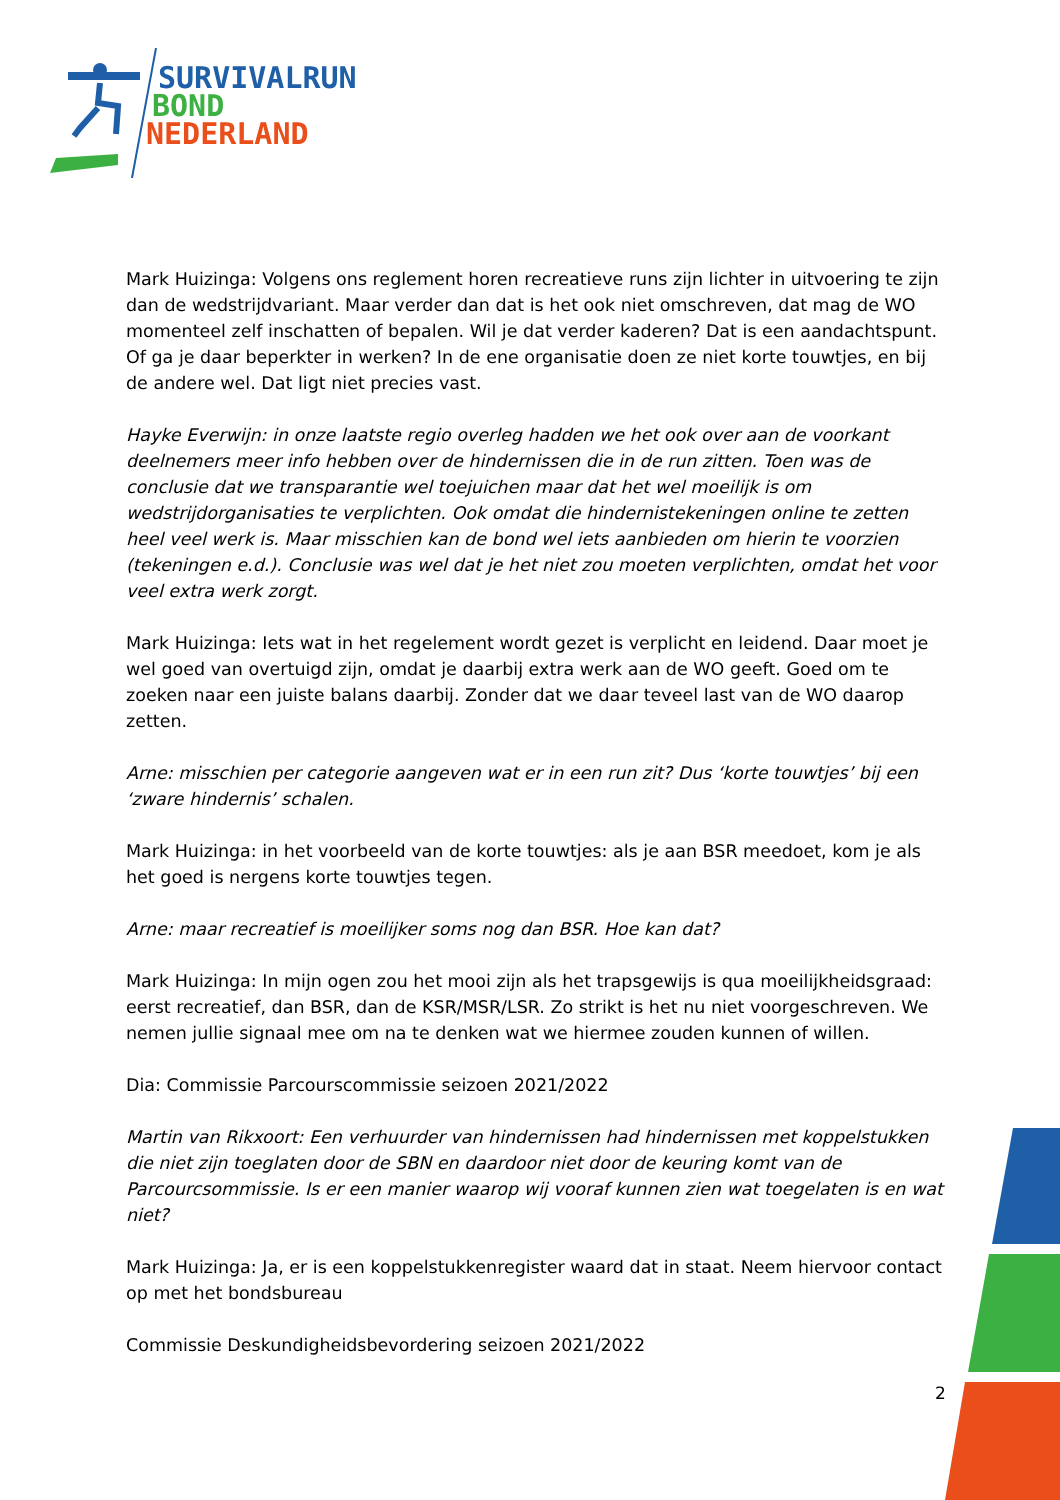SURVIVALRUN
BOND
NEDERLAND
Mark Huizinga: Volgens ons reglement horen recreatieve runs zijn lichter in uitvoering te zijn dan de wedstrijdvariant. Maar verder dan dat is het ook niet omschreven, dat mag de WO momenteel zelf inschatten of bepalen. Wil je dat verder kaderen? Dat is een aandachtspunt. Of ga je daar beperkter in werken? In de ene organisatie doen ze niet korte touwtjes, en bij de andere wel. Dat ligt niet precies vast.
Hayke Everwijn: in onze laatste regio overleg hadden we het ook over aan de voorkant deelnemers meer info hebben over de hindernissen die in de run zitten. Toen was de conclusie dat we transparantie wel toejuichen maar dat het wel moeilijk is om wedstrijdorganisaties te verplichten. Ook omdat die hindernistekeningen online te zetten heel veel werk is. Maar misschien kan de bond wel iets aanbieden om hierin te voorzien (tekeningen e.d.). Conclusie was wel dat je het niet zou moeten verplichten, omdat het voor veel extra werk zorgt.
Mark Huizinga: Iets wat in het regelement wordt gezet is verplicht en leidend. Daar moet je wel goed van overtuigd zijn, omdat je daarbij extra werk aan de WO geeft. Goed om te zoeken naar een juiste balans daarbij. Zonder dat we daar teveel last van de WO daarop zetten.
Arne: misschien per categorie aangeven wat er in een run zit? Dus ‘korte touwtjes’ bij een ‘zware hindernis’ schalen.
Mark Huizinga: in het voorbeeld van de korte touwtjes: als je aan BSR meedoet, kom je als het goed is nergens korte touwtjes tegen.
Arne: maar recreatief is moeilijker soms nog dan BSR. Hoe kan dat?
Mark Huizinga: In mijn ogen zou het mooi zijn als het trapsgewijs is qua moeilijkheidsgraad: eerst recreatief, dan BSR, dan de KSR/MSR/LSR. Zo strikt is het nu niet voorgeschreven. We nemen jullie signaal mee om na te denken wat we hiermee zouden kunnen of willen.
Dia: Commissie Parcourscommissie seizoen 2021/2022
Martin van Rikxoort: Een verhuurder van hindernissen had hindernissen met koppelstukken die niet zijn toeglaten door de SBN en daardoor niet door de keuring komt van de Parcourcsommissie. Is er een manier waarop wij vooraf kunnen zien wat toegelaten is en wat niet?
Mark Huizinga: Ja, er is een koppelstukkenregister waard dat in staat. Neem hiervoor contact op met het bondsbureau
Commissie Deskundigheidsbevordering seizoen 2021/2022
2